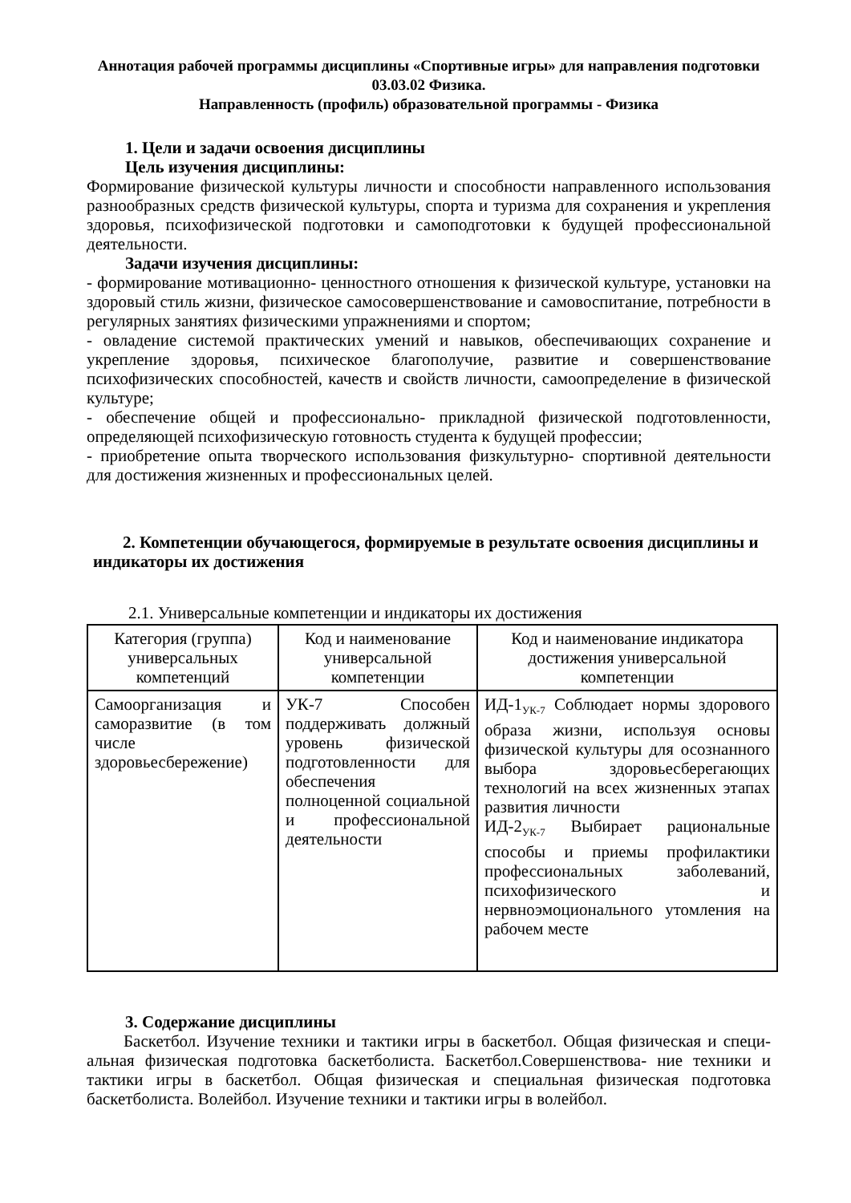Аннотация рабочей программы дисциплины «Спортивные игры» для направления подготовки 03.03.02 Физика.
Направленность (профиль) образовательной программы - Физика
1. Цели и задачи освоения дисциплины
Цель изучения дисциплины:
Формирование физической культуры личности и способности направленного использования разнообразных средств физической культуры, спорта и туризма для сохранения и укрепления здоровья, психофизической подготовки и самоподготовки к будущей профессиональной деятельности.
Задачи изучения дисциплины:
- формирование мотивационно- ценностного отношения к физической культуре, установки на здоровый стиль жизни, физическое самосовершенствование и самовоспитание, потребности в регулярных занятиях физическими упражнениями и спортом;
- овладение системой практических умений и навыков, обеспечивающих сохранение и укрепление здоровья, психическое благополучие, развитие и совершенствование психофизических способностей, качеств и свойств личности, самоопределение в физической культуре;
- обеспечение общей и профессионально- прикладной физической подготовленности, определяющей психофизическую готовность студента к будущей профессии;
- приобретение опыта творческого использования физкультурно- спортивной деятельности для достижения жизненных и профессиональных целей.
2. Компетенции обучающегося, формируемые в результате освоения дисциплины и
индикаторы их достижения
2.1. Универсальные компетенции и индикаторы их достижения
| Категория (группа) универсальных компетенций | Код и наименование универсальной компетенции | Код и наименование индикатора достижения универсальной компетенции |
| --- | --- | --- |
| Самоорганизация и саморазвитие (в том числе здоровьесбережение) | УК-7 Способен поддерживать должный уровень физической подготовленности для обеспечения полноценной социальной и профессиональной деятельности | ИД-1<sub>УК-7</sub> Соблюдает нормы здорового образа жизни, используя основы физической культуры для осознанного выбора здоровьесберегающих технологий на всех жизненных этапах развития личности ИД-2<sub>УК-7</sub> Выбирает рациональные способы и приемы профилактики профессиональных заболеваний, психофизического и нервноэмоционального утомления на рабочем месте |
3. Содержание дисциплины
Баскетбол. Изучение техники и тактики игры в баскетбол. Общая физическая и специ- альная физическая подготовка баскетболиста. Баскетбол.Совершенствова- ние техники и тактики игры в баскетбол. Общая физическая и специальная физическая подготовка баскетболиста. Волейбол. Изучение техники и тактики игры в волейбол.